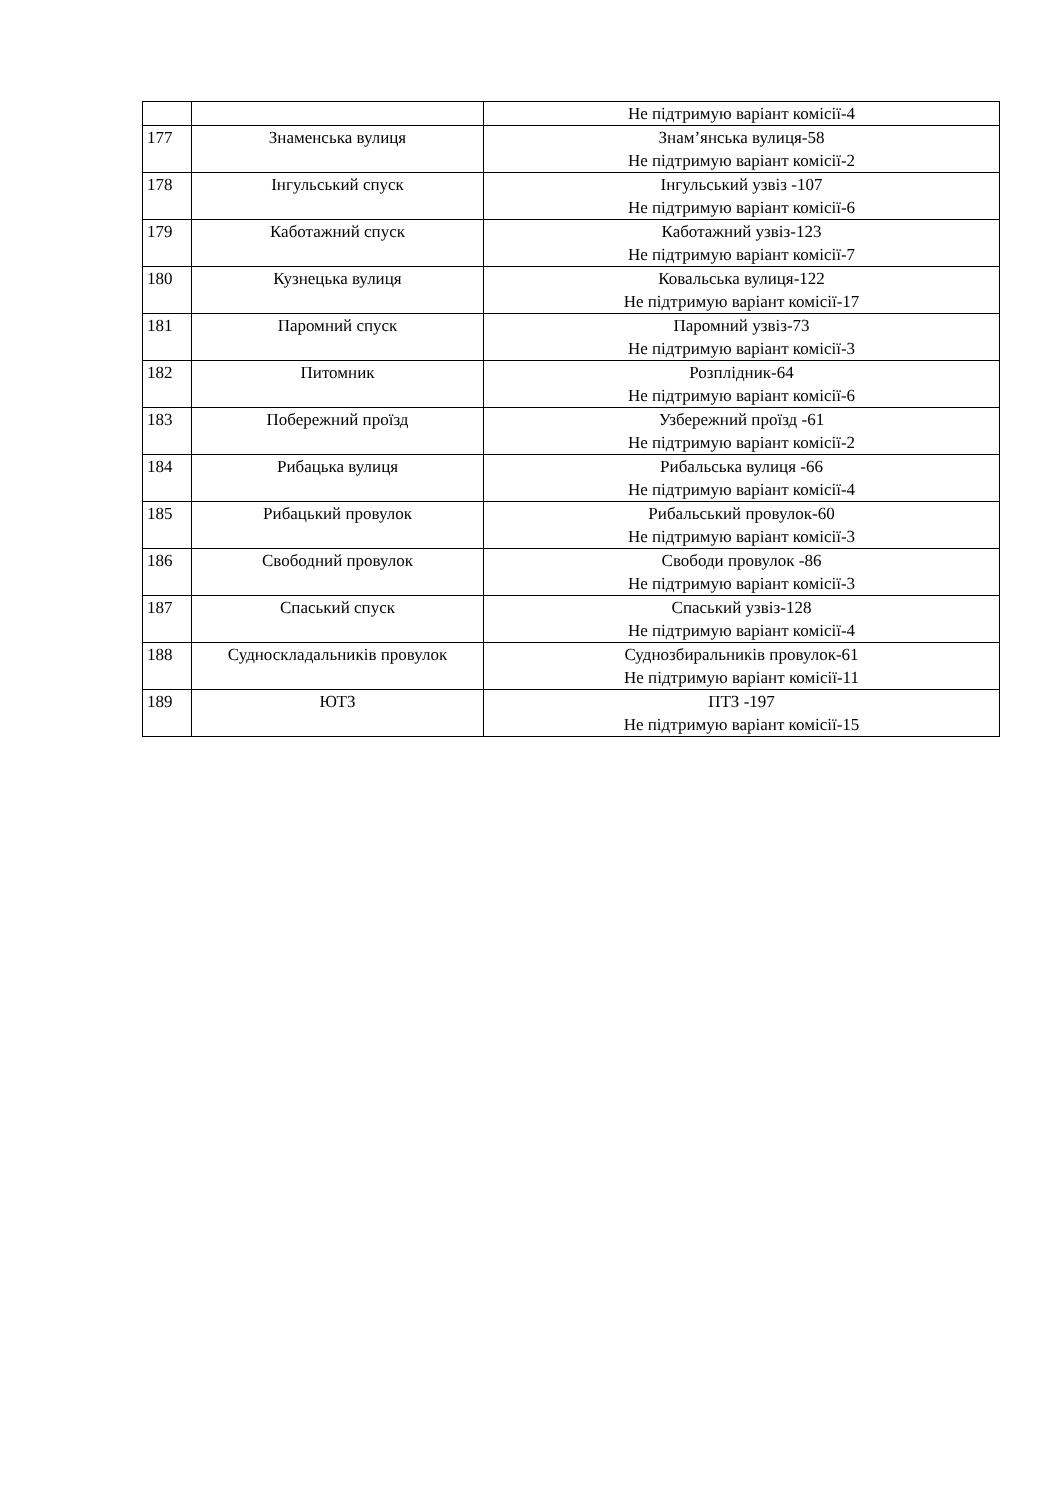| | | Не підтримую варіант комісії-4 |
| 177 | Знаменська вулиця | Знам’янська вулиця-58 Не підтримую варіант комісії-2 |
| 178 | Інгульський спуск | Інгульський узвіз -107 Не підтримую варіант комісії-6 |
| 179 | Каботажний спуск | Каботажний узвіз-123 Не підтримую варіант комісії-7 |
| 180 | Кузнецька вулиця | Ковальська вулиця-122 Не підтримую варіант комісії-17 |
| 181 | Паромний спуск | Паромний узвіз-73 Не підтримую варіант комісії-3 |
| 182 | Питомник | Розплідник-64 Не підтримую варіант комісії-6 |
| 183 | Побережний проїзд | Узбережний проїзд -61 Не підтримую варіант комісії-2 |
| 184 | Рибацька вулиця | Рибальська вулиця -66 Не підтримую варіант комісії-4 |
| 185 | Рибацький провулок | Рибальський провулок-60 Не підтримую варіант комісії-3 |
| 186 | Свободний провулок | Свободи провулок -86 Не підтримую варіант комісії-3 |
| 187 | Спаський спуск | Спаський узвіз-128 Не підтримую варіант комісії-4 |
| 188 | Судноскладальників провулок | Суднозбиральників провулок-61 Не підтримую варіант комісії-11 |
| 189 | ЮТЗ | ПТЗ -197 Не підтримую варіант комісії-15 |